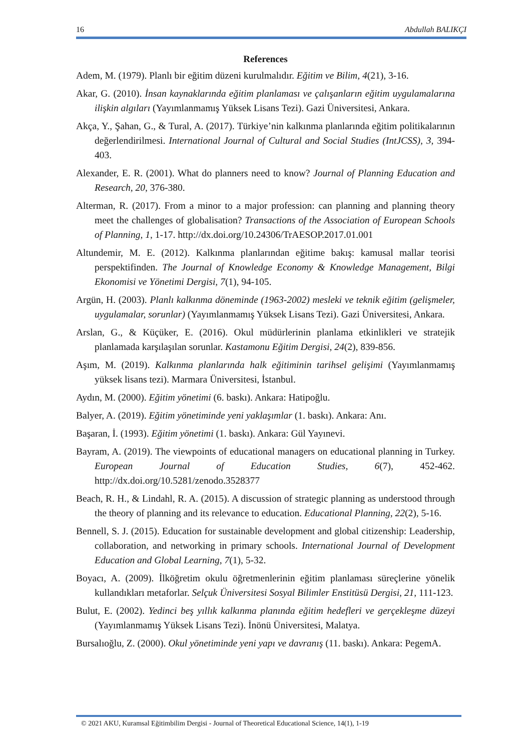16 Abdullah BALIKÇI
References
Adem, M. (1979). Planlı bir eğitim düzeni kurulmalıdır. Eğitim ve Bilim, 4(21), 3-16.
Akar, G. (2010). İnsan kaynaklarında eğitim planlaması ve çalışanların eğitim uygulamalarına ilişkin algıları (Yayımlanmamış Yüksek Lisans Tezi). Gazi Üniversitesi, Ankara.
Akça, Y., Şahan, G., & Tural, A. (2017). Türkiye’nin kalkınma planlarında eğitim politikalarının değerlendirilmesi. International Journal of Cultural and Social Studies (IntJCSS), 3, 394-403.
Alexander, E. R. (2001). What do planners need to know? Journal of Planning Education and Research, 20, 376-380.
Alterman, R. (2017). From a minor to a major profession: can planning and planning theory meet the challenges of globalisation? Transactions of the Association of European Schools of Planning, 1, 1-17. http://dx.doi.org/10.24306/TrAESOP.2017.01.001
Altundemir, M. E. (2012). Kalkınma planlarından eğitime bakış: kamusal mallar teorisi perspektifinden. The Journal of Knowledge Economy & Knowledge Management, Bilgi Ekonomisi ve Yönetimi Dergisi, 7(1), 94-105.
Argün, H. (2003). Planlı kalkınma döneminde (1963-2002) mesleki ve teknik eğitim (gelişmeler, uygulamalar, sorunlar) (Yayımlanmamış Yüksek Lisans Tezi). Gazi Üniversitesi, Ankara.
Arslan, G., & Küçüker, E. (2016). Okul müdürlerinin planlama etkinlikleri ve stratejik planlamada karşılaşılan sorunlar. Kastamonu Eğitim Dergisi, 24(2), 839-856.
Aşım, M. (2019). Kalkınma planlarında halk eğitiminin tarihsel gelişimi (Yayımlanmamış yüksek lisans tezi). Marmara Üniversitesi, İstanbul.
Aydın, M. (2000). Eğitim yönetimi (6. baskı). Ankara: Hatipoğlu.
Balyer, A. (2019). Eğitim yönetiminde yeni yaklaşımlar (1. baskı). Ankara: Anı.
Başaran, İ. (1993). Eğitim yönetimi (1. baskı). Ankara: Gül Yayınevi.
Bayram, A. (2019). The viewpoints of educational managers on educational planning in Turkey. European Journal of Education Studies, 6(7), 452-462. http://dx.doi.org/10.5281/zenodo.3528377
Beach, R. H., & Lindahl, R. A. (2015). A discussion of strategic planning as understood through the theory of planning and its relevance to education. Educational Planning, 22(2), 5-16.
Bennell, S. J. (2015). Education for sustainable development and global citizenship: Leadership, collaboration, and networking in primary schools. International Journal of Development Education and Global Learning, 7(1), 5-32.
Boyacı, A. (2009). İlköğretim okulu öğretmenlerinin eğitim planlaması süreçlerine yönelik kullandıkları metaforlar. Selçuk Üniversitesi Sosyal Bilimler Enstitüsü Dergisi, 21, 111-123.
Bulut, E. (2002). Yedinci beş yıllık kalkınma planında eğitim hedefleri ve gerçekleşme düzeyi (Yayımlanmamış Yüksek Lisans Tezi). İnönü Üniversitesi, Malatya.
Bursalıoğlu, Z. (2000). Okul yönetiminde yeni yapı ve davranış (11. baskı). Ankara: PegemA.
© 2021 AKU, Kuramsal Eğitimbilim Dergisi - Journal of Theoretical Educational Science, 14(1), 1-19